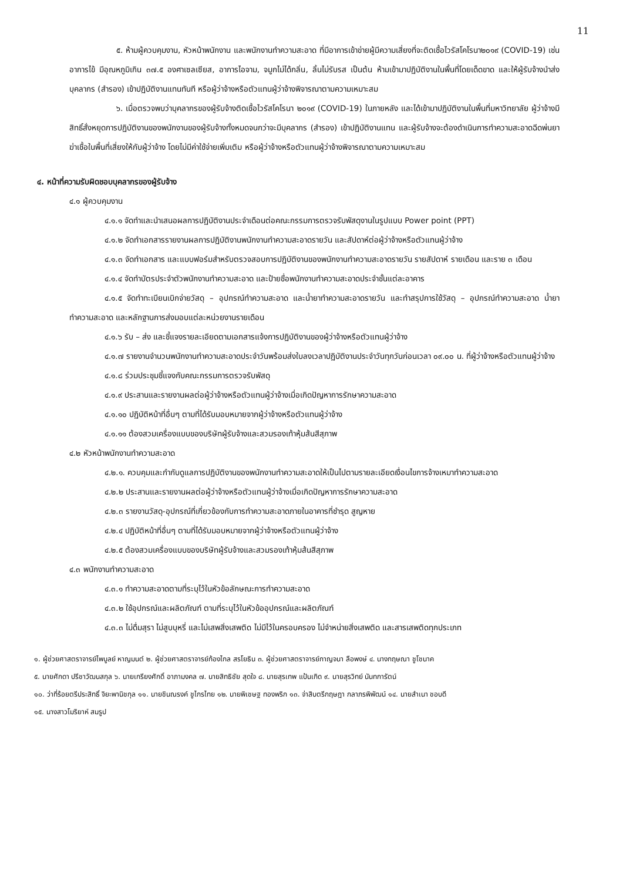11
๕. ห้ามผู้ควบคุมงาน, หัวหน้าพนักงาน และพนักงานทำความสะอาด ที่มีอาการเข้าข่ายผู้มีความเสี่ยงที่จะติดเชื้อไวรัสโคโรนา๒๐๑๙ (COVID-19) เช่น อาการไข้ มีอุณหภูมิเกิน ๓๗.๕ องศาเซลเซียส, อาการไอจาม, จมูกไม่ได้กลิ่น, ลิ้นไม่รับรส เป็นต้น ห้ามเข้ามาปฏิบัติงานในพื้นที่โดยเด็ดขาด และให้ผู้รับจ้างนำส่งบุคลากร (สำรอง) เข้าปฏิบัติงานแทนทันที หรือผู้ว่าจ้างหรือตัวแทนผู้ว่าจ้างพิจารณาตามความเหมาะสม
๖. เมื่อตรวจพบว่าบุคลากรของผู้รับจ้างติดเชื้อไวรัสโคโรนา ๒๐๑๙ (COVID-19) ในภายหลัง และได้เข้ามาปฏิบัติงานในพื้นที่มหาวิทยาลัย ผู้ว่าจ้างมีสิทธิ์สั่งหยุดการปฏิบัติงานของพนักงานของผู้รับจ้างทั้งหมดจนกว่าจะมีบุคลากร (สำรอง) เข้าปฏิบัติงานแทน และผู้รับจ้างจะต้องดำเนินการทำความสะอาดฉีดพ่นยาฆ่าเชื้อในพื้นที่เสี่ยงให้กับผู้ว่าจ้าง โดยไม่มีค่าใช้จ่ายเพิ่มเติม หรือผู้ว่าจ้างหรือตัวแทนผู้ว่าจ้างพิจารณาตามความเหมาะสม
๔. หน้าที่ความรับผิดชอบบุคลากรของผู้รับจ้าง
๔.๑ ผู้ควบคุมงาน
๔.๑.๑ จัดทำและนำเสนอผลการปฏิบัติงานประจำเดือนต่อคณะกรรมการตรวจรับพัสดุงานในรูปแบบ Power point (PPT)
๔.๑.๒ จัดทำเอกสารรายงานผลการปฏิบัติงานพนักงานทำความสะอาดรายวัน และสัปดาห์ต่อผู้ว่าจ้างหรือตัวแทนผู้ว่าจ้าง
๔.๑.๓ จัดทำเอกสาร และแบบฟอร์มสำหรับตรวจสอบการปฏิบัติงานของพนักงานทำความสะอาดรายวัน รายสัปดาห์ รายเดือน และราย ๓ เดือน
๔.๑.๔ จัดทำบัตรประจำตัวพนักงานทำความสะอาด และป้ายชื่อพนักงานทำความสะอาดประจำชั้นแต่ละอาคาร
๔.๑.๕ จัดทำทะเบียนเบิกจ่ายวัสดุ – อุปกรณ์ทำความสะอาด และน้ำยาทำความสะอาดรายวัน และทำสรุปการใช้วัสดุ – อุปกรณ์ทำความสะอาด น้ำยาทำความสะอาด และหลักฐานการส่งมอบแต่ละหน่วยงานรายเดือน
๔.๑.๖ รับ – ส่ง และชี้แจงรายละเอียดตามเอกสารแจ้งการปฏิบัติงานของผู้ว่าจ้างหรือตัวแทนผู้ว่าจ้าง
๔.๑.๗ รายงานจำนวนพนักงานทำความสะอาดประจำวันพร้อมส่งใบลงเวลาปฏิบัติงานประจำวันทุกวันก่อนเวลา ๐๙.๐๐ น. ที่ผู้ว่าจ้างหรือตัวแทนผู้ว่าจ้าง
๔.๑.๘ ร่วมประชุมชี้แจงกับคณะกรรมการตรวจรับพัสดุ
๔.๑.๙ ประสานและรายงานผลต่อผู้ว่าจ้างหรือตัวแทนผู้ว่าจ้างเมื่อเกิดปัญหาการรักษาความสะอาด
๔.๑.๑๐ ปฏิบัติหน้าที่อื่นๆ ตามที่ได้รับมอบหมายจากผู้ว่าจ้างหรือตัวแทนผู้ว่าจ้าง
๔.๑.๑๑ ต้องสวมเครื่องแบบของบริษัทผู้รับจ้างและสวมรองเท้าหุ้มส้นสีสุภาพ
๔.๒ หัวหน้าพนักงานทำความสะอาด
๔.๒.๑. ควบคุมและกำกับดูแลการปฏิบัติงานของพนักงานทำความสะอาดให้เป็นไปตามรายละเอียดเงื่อนไขการจ้างเหมาทำความสะอาด
๔.๒.๒ ประสานและรายงานผลต่อผู้ว่าจ้างหรือตัวแทนผู้ว่าจ้างเมื่อเกิดปัญหาการรักษาความสะอาด
๔.๒.๓ รายงานวัสดุ-อุปกรณ์ที่เกี่ยวข้องกับการทำความสะอาดภายในอาคารที่ชำรุด สูญหาย
๔.๒.๔ ปฏิบัติหน้าที่อื่นๆ ตามที่ได้รับมอบหมายจากผู้ว่าจ้างหรือตัวแทนผู้ว่าจ้าง
๔.๒.๕ ต้องสวมเครื่องแบบของบริษัทผู้รับจ้างและสวมรองเท้าหุ้มส้นสีสุภาพ
๔.๓ พนักงานทำความสะอาด
๔.๓.๑ ทำความสะอาดตามที่ระบุไว้ในหัวข้อลักษณะการทำความสะอาด
๔.๓.๒ ใช้อุปกรณ์และผลิตภัณฑ์ ตามที่ระบุไว้ในหัวข้ออุปกรณ์และผลิตภัณฑ์
๔.๓.๓ ไม่ดื่มสุรา ไม่สูบบุหรี่ และไม่เสพสิ่งเสพติด ไม่มีไว้ในครอบครอง ไม่จำหน่ายสิ่งเสพติด และสารเสพติดทุกประเภท
๑. ผู้ช่วยศาสตราจารย์ไพบูลย์ หาญมนต์ ๒. ผู้ช่วยศาสตราจารย์ก้องไกล สรโยธิน ๓. ผู้ช่วยศาสตราจารย์กาญจนา ลือพงษ์ ๔. นางกฤษณา ชูโชนาค
๕. นายศักดา ปรีชาวัฒนสกุล ๖. นายเกรียงศักดิ์ อาภามงคล ๗. นายสิทธิชัย สุดใจ ๘. นายสุรเทพ แป้นเกิด ๙. นายสุรวิทย์ นันทการัตน์
๑๐. ว่าที่ร้อยตรีประสิทธิ์ จิยะพานิชกุล ๑๑. นายชินณรงค์ ชูไกรไทย ๑๒. นายพิเชษฐ ทองพริก ๑๓. จ่าสิบตรีกฤษฎา กลาภรพิพัฒน์ ๑๔. นายสำเนา ชอบดี
๑๕. นางสาวโมริยาห์ สมรูป